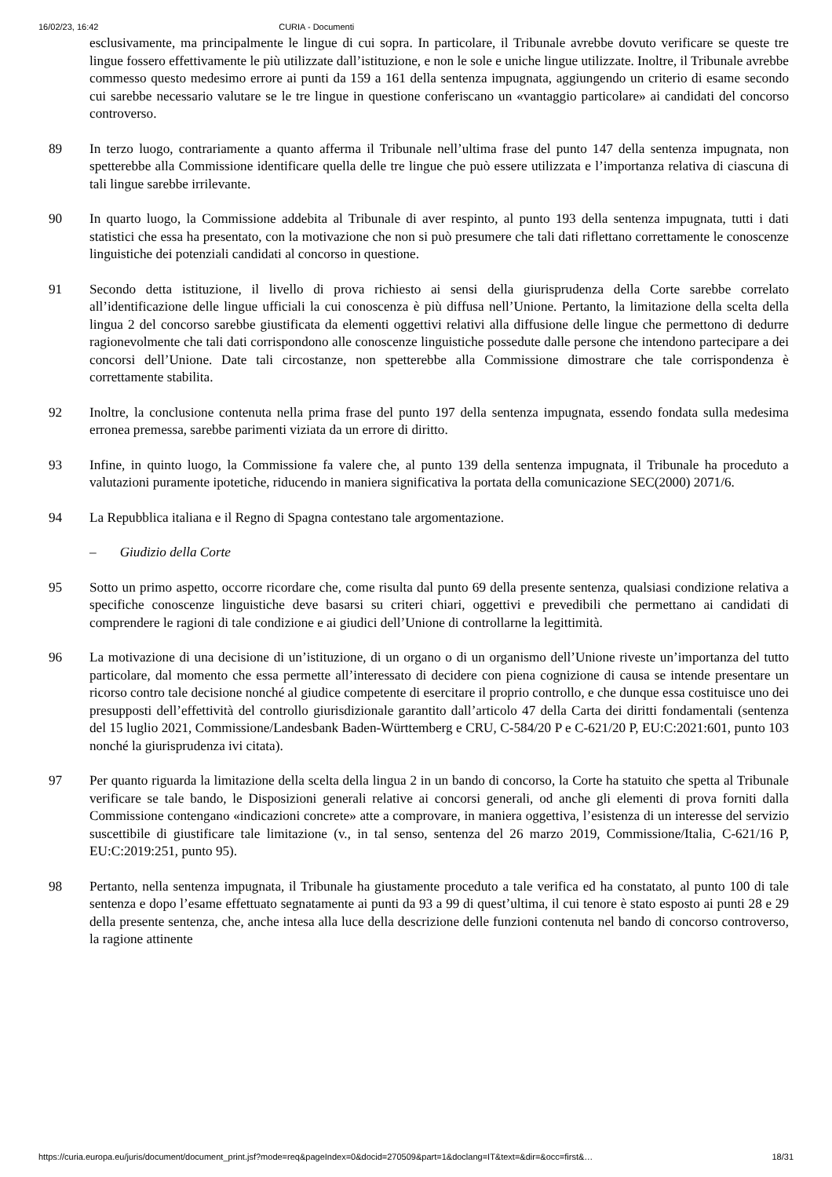16/02/23, 16:42 CURIA - Documenti
esclusivamente, ma principalmente le lingue di cui sopra. In particolare, il Tribunale avrebbe dovuto verificare se queste tre lingue fossero effettivamente le più utilizzate dall’istituzione, e non le sole e uniche lingue utilizzate. Inoltre, il Tribunale avrebbe commesso questo medesimo errore ai punti da 159 a 161 della sentenza impugnata, aggiungendo un criterio di esame secondo cui sarebbe necessario valutare se le tre lingue in questione conferiscano un «vantaggio particolare» ai candidati del concorso controverso.
89 In terzo luogo, contrariamente a quanto afferma il Tribunale nell’ultima frase del punto 147 della sentenza impugnata, non spetterebbe alla Commissione identificare quella delle tre lingue che può essere utilizzata e l’importanza relativa di ciascuna di tali lingue sarebbe irrilevante.
90 In quarto luogo, la Commissione addebita al Tribunale di aver respinto, al punto 193 della sentenza impugnata, tutti i dati statistici che essa ha presentato, con la motivazione che non si può presumere che tali dati riflettano correttamente le conoscenze linguistiche dei potenziali candidati al concorso in questione.
91 Secondo detta istituzione, il livello di prova richiesto ai sensi della giurisprudenza della Corte sarebbe correlato all’identificazione delle lingue ufficiali la cui conoscenza è più diffusa nell’Unione. Pertanto, la limitazione della scelta della lingua 2 del concorso sarebbe giustificata da elementi oggettivi relativi alla diffusione delle lingue che permettono di dedurre ragionevolmente che tali dati corrispondono alle conoscenze linguistiche possedute dalle persone che intendono partecipare a dei concorsi dell’Unione. Date tali circostanze, non spetterebbe alla Commissione dimostrare che tale corrispondenza è correttamente stabilita.
92 Inoltre, la conclusione contenuta nella prima frase del punto 197 della sentenza impugnata, essendo fondata sulla medesima erronea premessa, sarebbe parimenti viziata da un errore di diritto.
93 Infine, in quinto luogo, la Commissione fa valere che, al punto 139 della sentenza impugnata, il Tribunale ha proceduto a valutazioni puramente ipotetiche, riducendo in maniera significativa la portata della comunicazione SEC(2000) 2071/6.
94 La Repubblica italiana e il Regno di Spagna contestano tale argomentazione.
– Giudizio della Corte
95 Sotto un primo aspetto, occorre ricordare che, come risulta dal punto 69 della presente sentenza, qualsiasi condizione relativa a specifiche conoscenze linguistiche deve basarsi su criteri chiari, oggettivi e prevedibili che permettano ai candidati di comprendere le ragioni di tale condizione e ai giudici dell’Unione di controllarne la legittimità.
96 La motivazione di una decisione di un’istituzione, di un organo o di un organismo dell’Unione riveste un’importanza del tutto particolare, dal momento che essa permette all’interessato di decidere con piena cognizione di causa se intende presentare un ricorso contro tale decisione nonché al giudice competente di esercitare il proprio controllo, e che dunque essa costituisce uno dei presupposti dell’effettività del controllo giurisdizionale garantito dall’articolo 47 della Carta dei diritti fondamentali (sentenza del 15 luglio 2021, Commissione/Landesbank Baden-Württemberg e CRU, C-584/20 P e C-621/20 P, EU:C:2021:601, punto 103 nonché la giurisprudenza ivi citata).
97 Per quanto riguarda la limitazione della scelta della lingua 2 in un bando di concorso, la Corte ha statuito che spetta al Tribunale verificare se tale bando, le Disposizioni generali relative ai concorsi generali, od anche gli elementi di prova forniti dalla Commissione contengano «indicazioni concrete» atte a comprovare, in maniera oggettiva, l’esistenza di un interesse del servizio suscettibile di giustificare tale limitazione (v., in tal senso, sentenza del 26 marzo 2019, Commissione/Italia, C-621/16 P, EU:C:2019:251, punto 95).
98 Pertanto, nella sentenza impugnata, il Tribunale ha giustamente proceduto a tale verifica ed ha constatato, al punto 100 di tale sentenza e dopo l’esame effettuato segnatamente ai punti da 93 a 99 di quest’ultima, il cui tenore è stato esposto ai punti 28 e 29 della presente sentenza, che, anche intesa alla luce della descrizione delle funzioni contenuta nel bando di concorso controverso, la ragione attinente
https://curia.europa.eu/juris/document/document_print.jsf?mode=req&pageIndex=0&docid=270509&part=1&doclang=IT&text=&dir=&occ=first&… 18/31